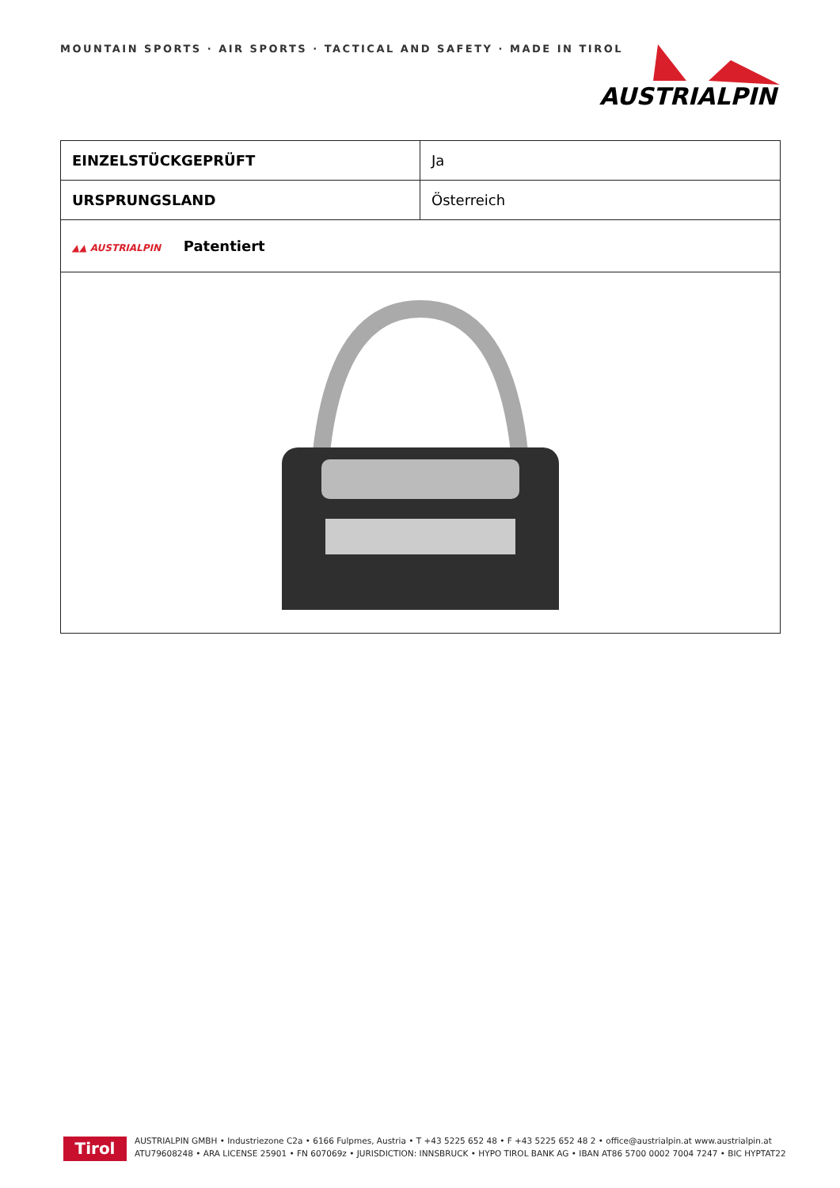MOUNTAIN SPORTS · AIR SPORTS · TACTICAL AND SAFETY · MADE IN TIROL
AUSTRIALPIN
| EINZELSTÜCKGEPRÜFT | Ja |
| URSPRUNGSLAND | Österreich |
| ▲▲ AUSTRIALPIN Patentiert | |
Tirol
AUSTRIALPIN GMBH • Industriezone C2a • 6166 Fulpmes, Austria • T +43 5225 652 48 • F +43 5225 652 48 2 • office@austrialpin.at www.austrialpin.at
ATU79608248 • ARA LICENSE 25901 • FN 607069z • JURISDICTION: INNSBRUCK • HYPO TIROL BANK AG • IBAN AT86 5700 0002 7004 7247 • BIC HYPTAT22